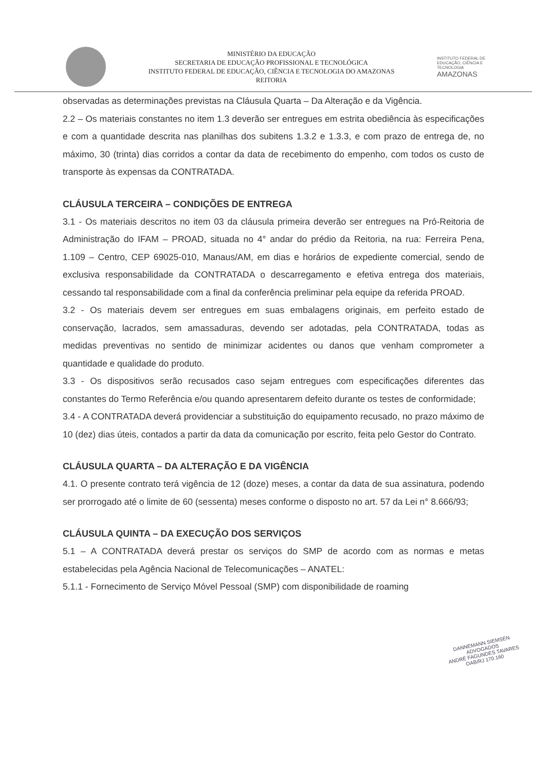MINISTÉRIO DA EDUCAÇÃO
SECRETARIA DE EDUCAÇÃO PROFISSIONAL E TECNOLÓGICA
INSTITUTO FEDERAL DE EDUCAÇÃO, CIÊNCIA E TECNOLOGIA DO AMAZONAS
REITORIA
INSTITUTO FEDERAL DE EDUCAÇÃO, CIÊNCIA E TECNOLOGIA
AMAZONAS
observadas as determinações previstas na Cláusula Quarta – Da Alteração e da Vigência.
2.2 – Os materiais constantes no item 1.3 deverão ser entregues em estrita obediência às especificações e com a quantidade descrita nas planilhas dos subitens 1.3.2 e 1.3.3, e com prazo de entrega de, no máximo, 30 (trinta) dias corridos a contar da data de recebimento do empenho, com todos os custo de transporte às expensas da CONTRATADA.
CLÁUSULA TERCEIRA – CONDIÇÕES DE ENTREGA
3.1 - Os materiais descritos no item 03 da cláusula primeira deverão ser entregues na Pró-Reitoria de Administração do IFAM – PROAD, situada no 4° andar do prédio da Reitoria, na rua: Ferreira Pena, 1.109 – Centro, CEP 69025-010, Manaus/AM, em dias e horários de expediente comercial, sendo de exclusiva responsabilidade da CONTRATADA o descarregamento e efetiva entrega dos materiais, cessando tal responsabilidade com a final da conferência preliminar pela equipe da referida PROAD.
3.2 - Os materiais devem ser entregues em suas embalagens originais, em perfeito estado de conservação, lacrados, sem amassaduras, devendo ser adotadas, pela CONTRATADA, todas as medidas preventivas no sentido de minimizar acidentes ou danos que venham comprometer a quantidade e qualidade do produto.
3.3 - Os dispositivos serão recusados caso sejam entregues com especificações diferentes das constantes do Termo Referência e/ou quando apresentarem defeito durante os testes de conformidade;
3.4 - A CONTRATADA deverá providenciar a substituição do equipamento recusado, no prazo máximo de 10 (dez) dias úteis, contados a partir da data da comunicação por escrito, feita pelo Gestor do Contrato.
CLÁUSULA QUARTA – DA ALTERAÇÃO E DA VIGÊNCIA
4.1. O presente contrato terá vigência de 12 (doze) meses, a contar da data de sua assinatura, podendo ser prorrogado até o limite de 60 (sessenta) meses conforme o disposto no art. 57 da Lei n° 8.666/93;
CLÁUSULA QUINTA – DA EXECUÇÃO DOS SERVIÇOS
5.1 – A CONTRATADA deverá prestar os serviços do SMP de acordo com as normas e metas estabelecidas pela Agência Nacional de Telecomunicações – ANATEL:
5.1.1 - Fornecimento de Serviço Móvel Pessoal (SMP) com disponibilidade de roaming
DANNEMANN SIEMSEN
ADVOGADOS
ANDRÉ FAGUNDES TAVARES
OAB/RJ 170.160